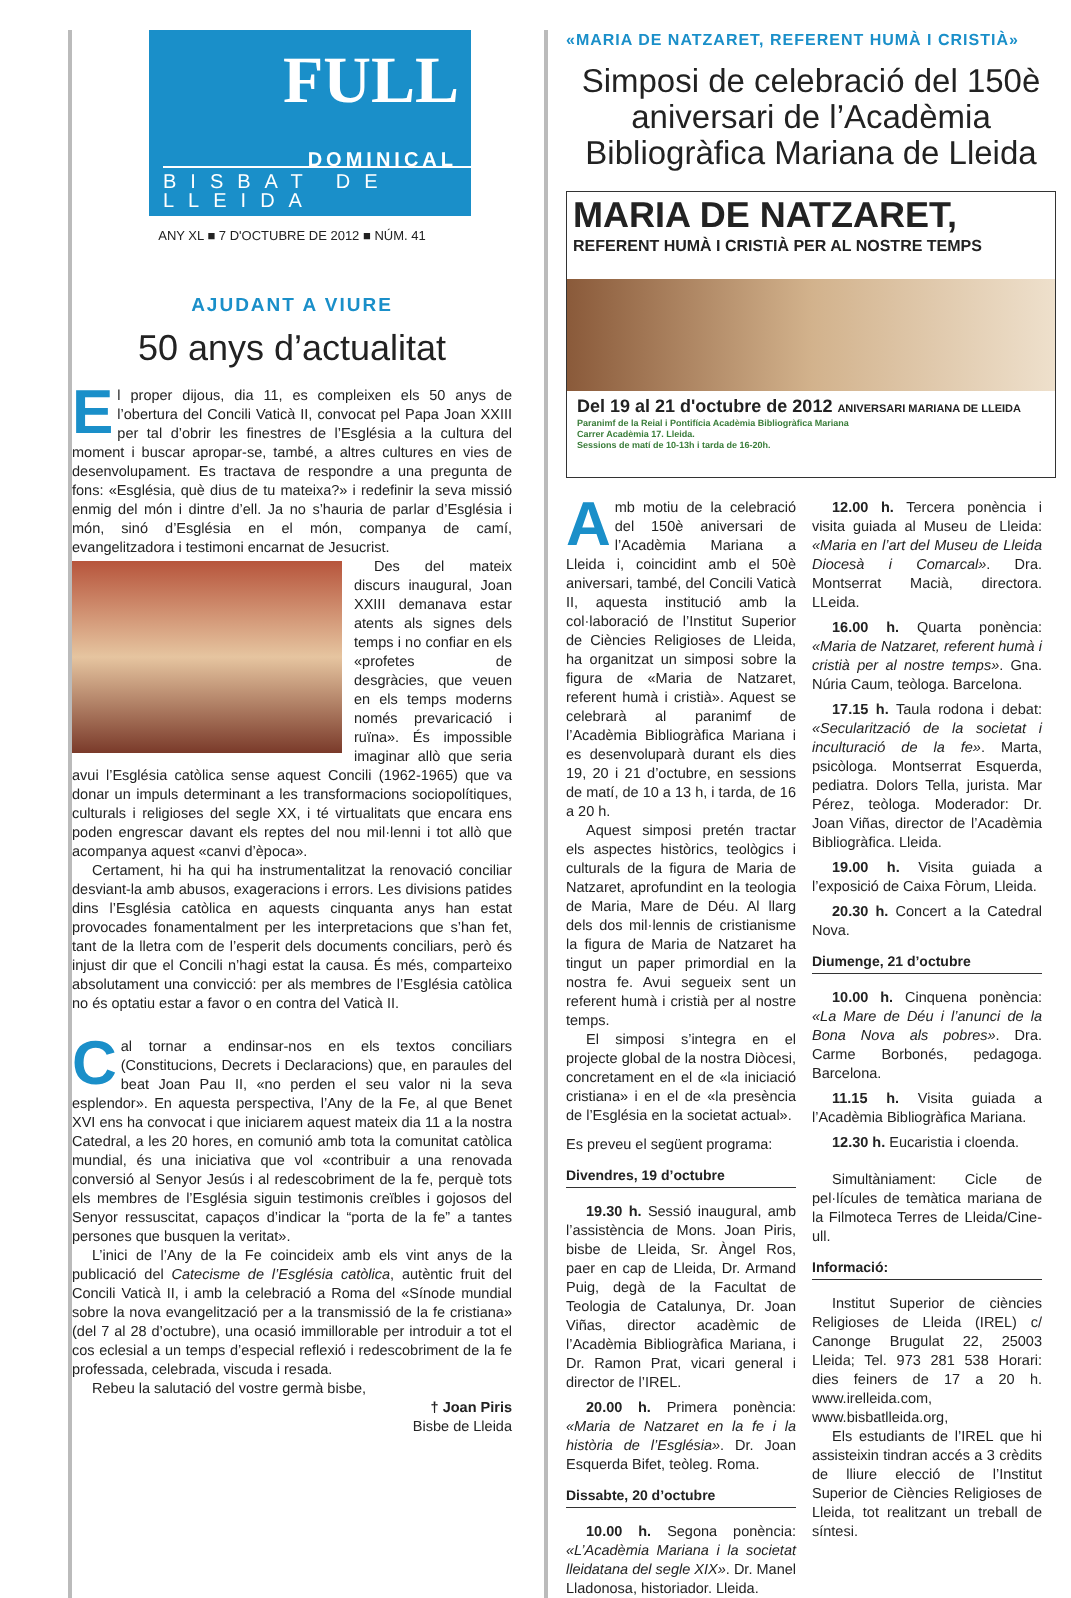FULL
DOMINICAL
BISBAT DE LLEIDA
ANY XL ■ 7 D'OCTUBRE DE 2012 ■ NÚM. 41
AJUDANT A VIURE
50 anys d’actualitat
El proper dijous, dia 11, es compleixen els 50 anys de l’obertura del Concili Vaticà II, convocat pel Papa Joan XXIII per tal d’obrir les finestres de l’Església a la cultura del moment i buscar apropar-se, també, a altres cultures en vies de desenvolupament. Es tractava de respondre a una pregunta de fons: «Església, què dius de tu mateixa?» i redefinir la seva missió enmig del món i dintre d’ell. Ja no s’hauria de parlar d’Església i món, sinó d’Església en el món, companya de camí, evangelitzadora i testimoni encarnat de Jesucrist.
Des del mateix discurs inaugural, Joan XXIII demanava estar atents als signes dels temps i no confiar en els «profetes de desgràcies, que veuen en els temps moderns només prevaricació i ruïna». És impossible imaginar allò que seria avui l’Església catòlica sense aquest Concili (1962-1965) que va donar un impuls determinant a les transformacions sociopolítiques, culturals i religioses del segle XX, i té virtualitats que encara ens poden engrescar davant els reptes del nou mil·lenni i tot allò que acompanya aquest «canvi d’època».
Certament, hi ha qui ha instrumentalitzat la renovació conciliar desviant-la amb abusos, exageracions i errors. Les divisions patides dins l’Església catòlica en aquests cinquanta anys han estat provocades fonamentalment per les interpretacions que s’han fet, tant de la lletra com de l’esperit dels documents conciliars, però és injust dir que el Concili n’hagi estat la causa. És més, comparteixo absolutament una convicció: per als membres de l’Església catòlica no és optatiu estar a favor o en contra del Vaticà II.
Cal tornar a endinsar-nos en els textos conciliars (Constitucions, Decrets i Declaracions) que, en paraules del beat Joan Pau II, «no perden el seu valor ni la seva esplendor». En aquesta perspectiva, l’Any de la Fe, al que Benet XVI ens ha convocat i que iniciarem aquest mateix dia 11 a la nostra Catedral, a les 20 hores, en comunió amb tota la comunitat catòlica mundial, és una iniciativa que vol «contribuir a una renovada conversió al Senyor Jesús i al redescobriment de la fe, perquè tots els membres de l’Església siguin testimonis creïbles i gojosos del Senyor ressuscitat, capaços d’indicar la “porta de la fe” a tantes persones que busquen la veritat».
L’inici de l’Any de la Fe coincideix amb els vint anys de la publicació del Catecisme de l’Església catòlica, autèntic fruit del Concili Vaticà II, i amb la celebració a Roma del «Sínode mundial sobre la nova evangelització per a la transmissió de la fe cristiana» (del 7 al 28 d’octubre), una ocasió immillorable per introduir a tot el cos eclesial a un temps d’especial reflexió i redescobriment de la fe professada, celebrada, viscuda i resada.
Rebeu la salutació del vostre germà bisbe,
† Joan Piris
Bisbe de Lleida
«MARIA DE NATZARET, REFERENT HUMÀ I CRISTIÀ»
Simposi de celebració del 150è aniversari de l’Acadèmia Bibliogràfica Mariana de Lleida
MARIA DE NATZARET,
REFERENT HUMÀ I CRISTIÀ PER AL NOSTRE TEMPS
Del 19 al 21 d'octubre de 2012 ANIVERSARI MARIANA DE LLEIDA
Paranimf de la Reial i Pontifícia Acadèmia Bibliogràfica Mariana
Carrer Acadèmia 17. Lleida.
Sessions de matí de 10-13h i tarda de 16-20h.
Amb motiu de la celebració del 150è aniversari de l’Acadèmia Mariana a Lleida i, coincidint amb el 50è aniversari, també, del Concili Vaticà II, aquesta institució amb la col·laboració de l’Institut Superior de Ciències Religioses de Lleida, ha organitzat un simposi sobre la figura de «Maria de Natzaret, referent humà i cristià». Aquest se celebrarà al paranimf de l’Acadèmia Bibliogràfica Mariana i es desenvoluparà durant els dies 19, 20 i 21 d’octubre, en sessions de matí, de 10 a 13 h, i tarda, de 16 a 20 h.
Aquest simposi pretén tractar els aspectes històrics, teològics i culturals de la figura de Maria de Natzaret, aprofundint en la teologia de Maria, Mare de Déu. Al llarg dels dos mil·lennis de cristianisme la figura de Maria de Natzaret ha tingut un paper primordial en la nostra fe. Avui segueix sent un referent humà i cristià per al nostre temps.
El simposi s’integra en el projecte global de la nostra Diòcesi, concretament en el de «la iniciació cristiana» i en el de «la presència de l’Església en la societat actual».
Es preveu el següent programa:
Divendres, 19 d’octubre
19.30 h. Sessió inaugural, amb l’assistència de Mons. Joan Piris, bisbe de Lleida, Sr. Àngel Ros, paer en cap de Lleida, Dr. Armand Puig, degà de la Facultat de Teologia de Catalunya, Dr. Joan Viñas, director acadèmic de l’Acadèmia Bibliogràfica Mariana, i Dr. Ramon Prat, vicari general i director de l’IREL.
20.00 h. Primera ponència: «Maria de Natzaret en la fe i la història de l’Església». Dr. Joan Esquerda Bifet, teòleg. Roma.
Dissabte, 20 d’octubre
10.00 h. Segona ponència: «L’Acadèmia Mariana i la societat lleidatana del segle XIX». Dr. Manel Lladonosa, historiador. Lleida.
12.00 h. Tercera ponència i visita guiada al Museu de Lleida: «Maria en l’art del Museu de Lleida Diocesà i Comarcal». Dra. Montserrat Macià, directora. LLeida.
16.00 h. Quarta ponència: «Maria de Natzaret, referent humà i cristià per al nostre temps». Gna. Núria Caum, teòloga. Barcelona.
17.15 h. Taula rodona i debat: «Secularització de la societat i inculturació de la fe». Marta, psicòloga. Montserrat Esquerda, pediatra. Dolors Tella, jurista. Mar Pérez, teòloga. Moderador: Dr. Joan Viñas, director de l’Acadèmia Bibliogràfica. Lleida.
19.00 h. Visita guiada a l’exposició de Caixa Fòrum, Lleida.
20.30 h. Concert a la Catedral Nova.
Diumenge, 21 d’octubre
10.00 h. Cinquena ponència: «La Mare de Déu i l’anunci de la Bona Nova als pobres». Dra. Carme Borbonés, pedagoga. Barcelona.
11.15 h. Visita guiada a l’Acadèmia Bibliogràfica Mariana.
12.30 h. Eucaristia i cloenda.
Simultàniament: Cicle de pel·lícules de temàtica mariana de la Filmoteca Terres de Lleida/Cine-ull.
Informació:
Institut Superior de ciències Religioses de Lleida (IREL) c/ Canonge Brugulat 22, 25003 Lleida; Tel. 973 281 538 Horari: dies feiners de 17 a 20 h. www.irelleida.com, www.bisbatlleida.org,
Els estudiants de l’IREL que hi assisteixin tindran accés a 3 crèdits de lliure elecció de l’Institut Superior de Ciències Religioses de Lleida, tot realitzant un treball de síntesi.